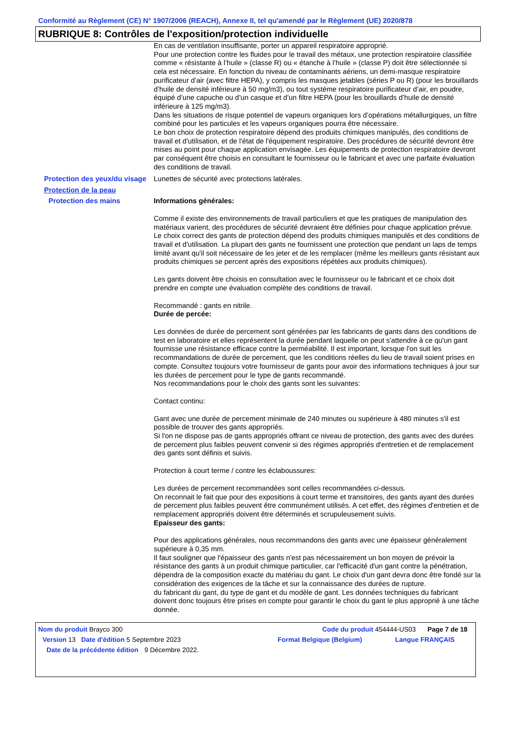Conformité au Règlement (CE) N° 1907/2006 (REACH), Annexe II, tel qu'amendé par le Règlement (UE) 2020/878
RUBRIQUE 8: Contrôles de l'exposition/protection individuelle
En cas de ventilation insuffisante, porter un appareil respiratoire approprié.
Pour une protection contre les fluides pour le travail des métaux, une protection respiratoire classifiée comme « résistante à l’huile » (classe R) ou « étanche à l’huile » (classe P) doit être sélectionnée si cela est nécessaire. En fonction du niveau de contaminants aériens, un demi-masque respiratoire purificateur d’air (avec filtre HEPA), y compris les masques jetables (séries P ou R) (pour les brouillards d’huile de densité inférieure à 50 mg/m3), ou tout système respiratoire purificateur d’air, en poudre, équipé d’une capuche ou d’un casque et d’un filtre HEPA (pour les brouillards d’huile de densité inférieure à 125 mg/m3).
Dans les situations de risque potentiel de vapeurs organiques lors d’opérations métallurgiques, un filtre combiné pour les particules et les vapeurs organiques pourra être nécessaire.
Le bon choix de protection respiratoire dépend des produits chimiques manipulés, des conditions de travail et d'utilisation, et de l'état de l'équipement respiratoire. Des procédures de sécurité devront être mises au point pour chaque application envisagée. Les équipements de protection respiratoire devront par conséquent être choisis en consultant le fournisseur ou le fabricant et avec une parfaite évaluation des conditions de travail.
Protection des yeux/du visage
Lunettes de sécurité avec protections latérales.
Protection de la peau
Protection des mains
Informations générales:
Comme il existe des environnements de travail particuliers et que les pratiques de manipulation des matériaux varient, des procédures de sécurité devraient être définies pour chaque application prévue. Le choix correct des gants de protection dépend des produits chimiques manipulés et des conditions de travail et d'utilisation. La plupart des gants ne fournissent une protection que pendant un laps de temps limité avant qu'il soit nécessaire de les jeter et de les remplacer (même les meilleurs gants résistant aux produits chimiques se percent après des expositions répétées aux produits chimiques).
Les gants doivent être choisis en consultation avec le fournisseur ou le fabricant et ce choix doit prendre en compte une évaluation complète des conditions de travail.
Recommandé : gants en nitrile.
Durée de percée:
Les données de durée de percement sont générées par les fabricants de gants dans des conditions de test en laboratoire et elles représentent la durée pendant laquelle on peut s'attendre à ce qu'un gant fournisse une résistance efficace contre la perméabilité. Il est important, lorsque l'on suit les recommandations de durée de percement, que les conditions réelles du lieu de travail soient prises en compte. Consultez toujours votre fournisseur de gants pour avoir des informations techniques à jour sur les durées de percement pour le type de gants recommandé.
Nos recommandations pour le choix des gants sont les suivantes:
Contact continu:
Gant avec une durée de percement minimale de 240 minutes ou supérieure à 480 minutes s'il est possible de trouver des gants appropriés.
Si l'on ne dispose pas de gants appropriés offrant ce niveau de protection, des gants avec des durées de percement plus faibles peuvent convenir si des régimes appropriés d'entretien et de remplacement des gants sont définis et suivis.
Protection à court terme / contre les éclaboussures:
Les durées de percement recommandées sont celles recommandées ci-dessus.
On reconnait le fait que pour des expositions à court terme et transitoires, des gants ayant des durées de percement plus faibles peuvent être communément utilisés. A cet effet, des régimes d'entretien et de remplacement appropriés doivent être déterminés et scrupuleusement suivis.
Epaisseur des gants:
Pour des applications générales, nous recommandons des gants avec une épaisseur généralement supérieure à 0,35 mm.
Il faut souligner que l'épaisseur des gants n'est pas nécessairement un bon moyen de prévoir la résistance des gants à un produit chimique particulier, car l'efficacité d'un gant contre la pénétration, dépendra de la composition exacte du matériau du gant. Le choix d'un gant devra donc être fondé sur la considération des exigences de la tâche et sur la connaissance des durées de rupture.
du fabricant du gant, du type de gant et du modèle de gant. Les données techniques du fabricant doivent donc toujours être prises en compte pour garantir le choix du gant le plus approprié à une tâche donnée.
Nom du produit Brayco 300 Code du produit 454444-US03 Page 7 de 18
Version 13 Date d'édition 5 Septembre 2023 Format Belgique (Belgium) Langue FRANÇAIS
Date de la précédente édition 9 Décembre 2022.